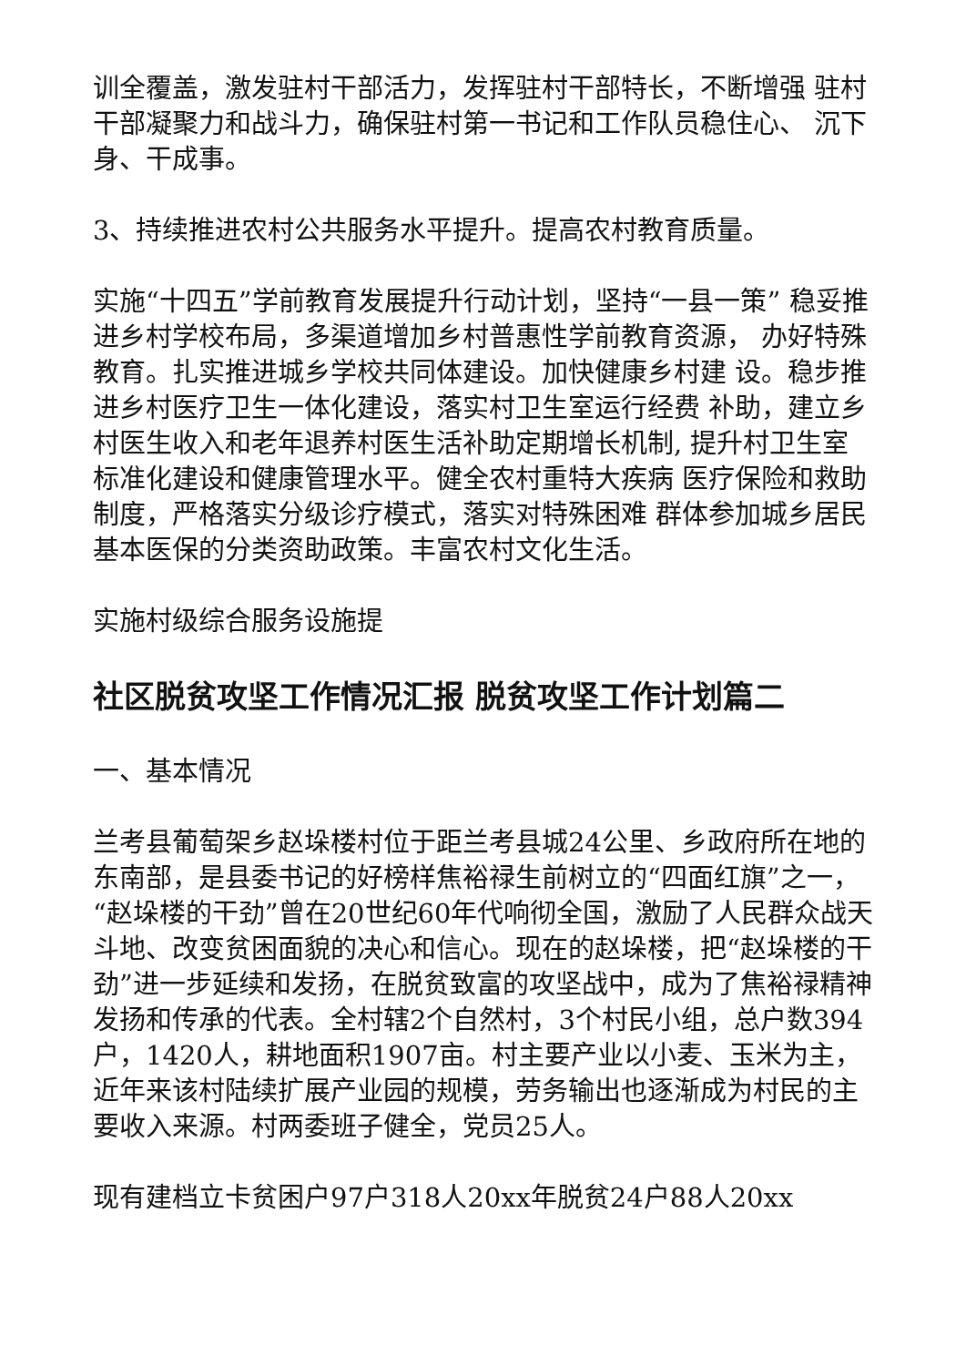训全覆盖，激发驻村干部活力，发挥驻村干部特长，不断增强 驻村干部凝聚力和战斗力，确保驻村第一书记和工作队员稳住心、 沉下身、干成事。
3、持续推进农村公共服务水平提升。提高农村教育质量。
实施“十四五”学前教育发展提升行动计划，坚持“一县一策” 稳妥推进乡村学校布局，多渠道增加乡村普惠性学前教育资源， 办好特殊教育。扎实推进城乡学校共同体建设。加快健康乡村建 设。稳步推进乡村医疗卫生一体化建设，落实村卫生室运行经费 补助，建立乡村医生收入和老年退养村医生活补助定期增长机制, 提升村卫生室标准化建设和健康管理水平。健全农村重特大疾病 医疗保险和救助制度，严格落实分级诊疗模式，落实对特殊困难 群体参加城乡居民基本医保的分类资助政策。丰富农村文化生活。
实施村级综合服务设施提
社区脱贫攻坚工作情况汇报 脱贫攻坚工作计划篇二
一、基本情况
兰考县葡萄架乡赵垛楼村位于距兰考县城24公里、乡政府所在地的东南部，是县委书记的好榜样焦裕禄生前树立的“四面红旗”之一，“赵垛楼的干劲”曾在20世纪60年代响彻全国，激励了人民群众战天斗地、改变贫困面貌的决心和信心。现在的赵垛楼，把“赵垛楼的干劲”进一步延续和发扬，在脱贫致富的攻坚战中，成为了焦裕禄精神发扬和传承的代表。全村辖2个自然村，3个村民小组，总户数394户，1420人，耕地面积1907亩。村主要产业以小麦、玉米为主，近年来该村陆续扩展产业园的规模，劳务输出也逐渐成为村民的主要收入来源。村两委班子健全，党员25人。
现有建档立卡贫困户97户318人20xx年脱贫24户88人20xx